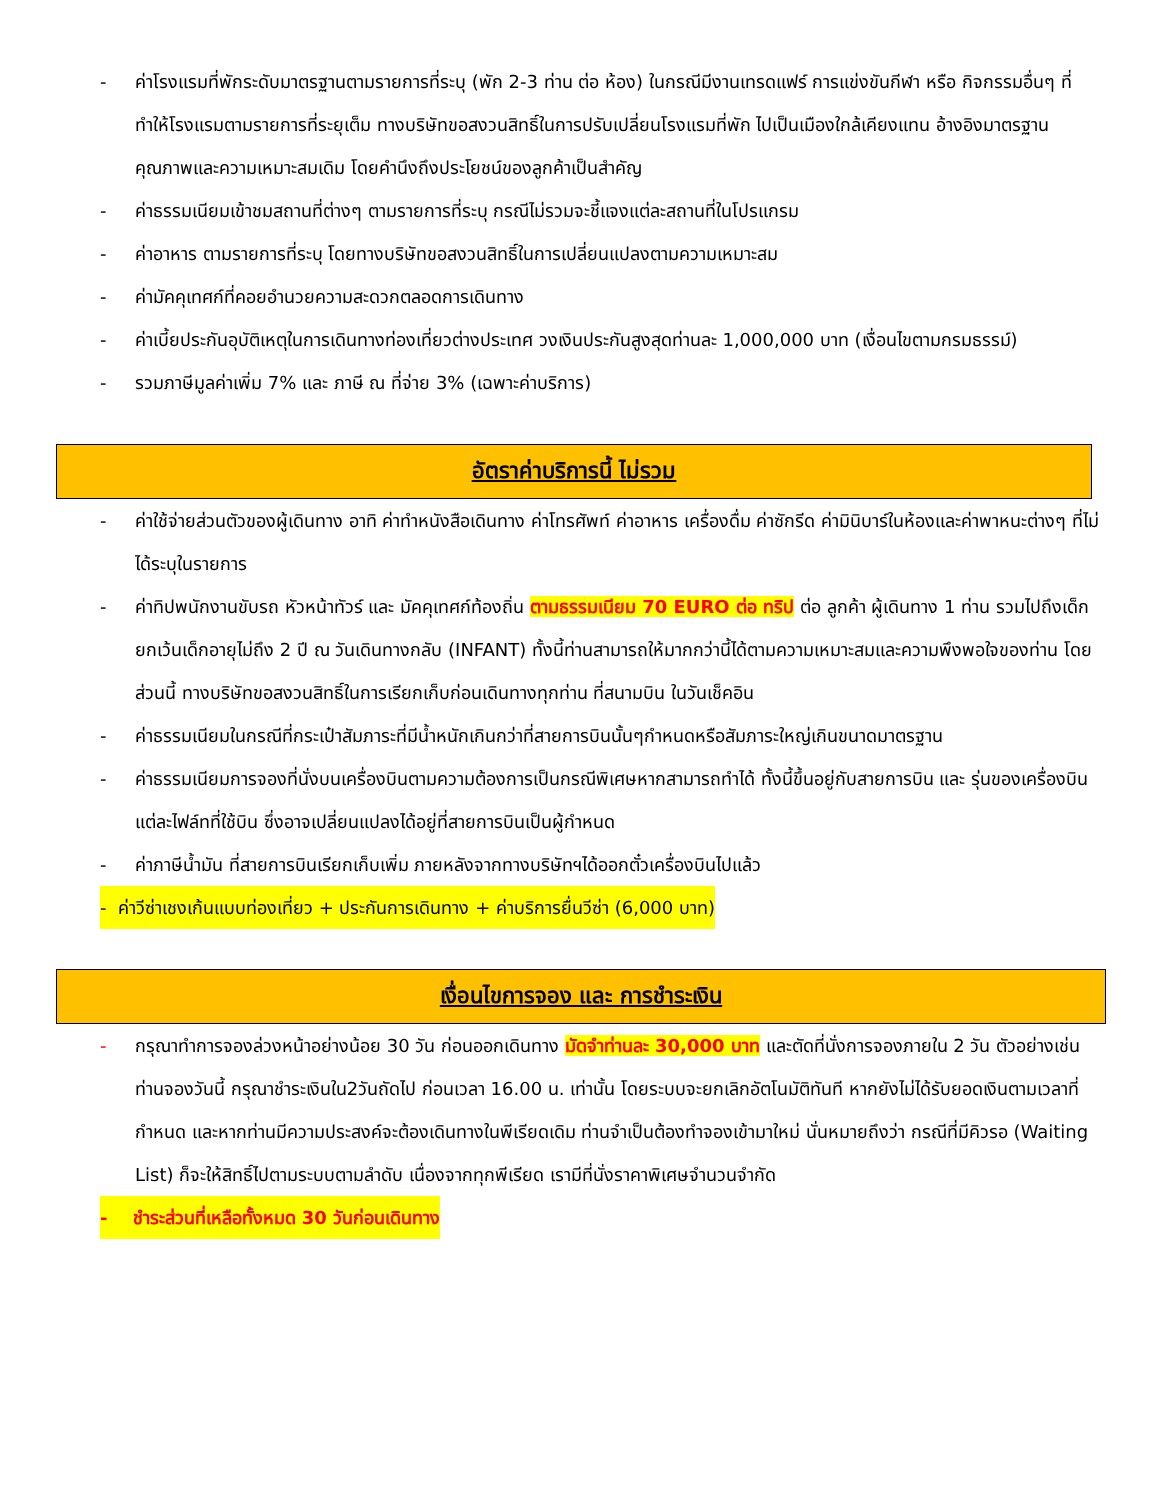- ค่าโรงแรมที่พักระดับมาตรฐานตามรายการที่ระบุ (พัก 2-3 ท่าน ต่อ ห้อง) ในกรณีมีงานเทรดแฟร์ การแข่งขันกีฬา หรือ กิจกรรมอื่นๆ ที่ทำให้โรงแรมตามรายการที่ระยุเต็ม ทางบริษัทขอสงวนสิทธิ์ในการปรับเปลี่ยนโรงแรมที่พัก ไปเป็นเมืองใกล้เคียงแทน อ้างอิงมาตรฐานคุณภาพและความเหมาะสมเดิม โดยคำนึงถึงประโยชน์ของลูกค้าเป็นสำคัญ
- ค่าธรรมเนียมเข้าชมสถานที่ต่างๆ ตามรายการที่ระบุ กรณีไม่รวมจะชี้แจงแต่ละสถานที่ในโปรแกรม
- ค่าอาหาร ตามรายการที่ระบุ โดยทางบริษัทขอสงวนสิทธิ์ในการเปลี่ยนแปลงตามความเหมาะสม
- ค่ามัคคุเทศก์ที่คอยอำนวยความสะดวกตลอดการเดินทาง
- ค่าเบี้ยประกันอุบัติเหตุในการเดินทางท่องเที่ยวต่างประเทศ วงเงินประกันสูงสุดท่านละ 1,000,000 บาท (เงื่อนไขตามกรมธรรม์)
- รวมภาษีมูลค่าเพิ่ม 7% และ ภาษี ณ ที่จ่าย 3% (เฉพาะค่าบริการ)
อัตราค่าบริการนี้ ไม่รวม
- ค่าใช้จ่ายส่วนตัวของผู้เดินทาง อาทิ ค่าทำหนังสือเดินทาง ค่าโทรศัพท์ ค่าอาหาร เครื่องดื่ม ค่าซักรีด ค่ามินิบาร์ในห้องและค่าพาหนะต่างๆ ที่ไม่ได้ระบุในรายการ
- ค่าทิปพนักงานขับรถ หัวหน้าทัวร์ และ มัคคุเทศก์ท้องถิ่น ตามธรรมเนียม 70 EURO ต่อ ทริป ต่อ ลูกค้า ผู้เดินทาง 1 ท่าน รวมไปถึงเด็ก ยกเว้นเด็กอายุไม่ถึง 2 ปี ณ วันเดินทางกลับ (INFANT) ทั้งนี้ท่านสามารถให้มากกว่านี้ได้ตามความเหมาะสมและความพึงพอใจของท่าน โดยส่วนนี้ ทางบริษัทขอสงวนสิทธิ์ในการเรียกเก็บก่อนเดินทางทุกท่าน ที่สนามบิน ในวันเช็คอิน
- ค่าธรรมเนียมในกรณีที่กระเป๋าสัมภาระที่มีน้ำหนักเกินกว่าที่สายการบินนั้นๆกำหนดหรือสัมภาระใหญ่เกินขนาดมาตรฐาน
- ค่าธรรมเนียมการจองที่นั่งบนเครื่องบินตามความต้องการเป็นกรณีพิเศษหากสามารถทำได้ ทั้งนี้ขึ้นอยู่กับสายการบิน และ รุ่นของเครื่องบินแต่ละไฟล์ทที่ใช้บิน ซึ่งอาจเปลี่ยนแปลงได้อยู่ที่สายการบินเป็นผู้กำหนด
- ค่าภาษีน้ำมัน ที่สายการบินเรียกเก็บเพิ่ม ภายหลังจากทางบริษัทฯได้ออกตั๋วเครื่องบินไปแล้ว
- ค่าวีซ่าเชงเก้นแบบท่องเที่ยว + ประกันการเดินทาง + ค่าบริการยื่นวีซ่า (6,000 บาท)
เงื่อนไขการจอง และ การชำระเงิน
- กรุณาทำการจองล่วงหน้าอย่างน้อย 30 วัน ก่อนออกเดินทาง มัดจำท่านละ 30,000 บาท และตัดที่นั่งการจองภายใน 2 วัน ตัวอย่างเช่น ท่านจองวันนี้ กรุณาชำระเงินใน2วันถัดไป ก่อนเวลา 16.00 น. เท่านั้น โดยระบบจะยกเลิกอัตโนมัติทันที หากยังไม่ได้รับยอดเงินตามเวลาที่กำหนด และหากท่านมีความประสงค์จะต้องเดินทางในพีเรียดเดิม ท่านจำเป็นต้องทำจองเข้ามาใหม่ นั่นหมายถึงว่า กรณีที่มีคิวรอ (Waiting List) ก็จะให้สิทธิ์ไปตามระบบตามลำดับ เนื่องจากทุกพีเรียด เรามีที่นั่งราคาพิเศษจำนวนจำกัด
- ชำระส่วนที่เหลือทั้งหมด 30 วันก่อนเดินทาง